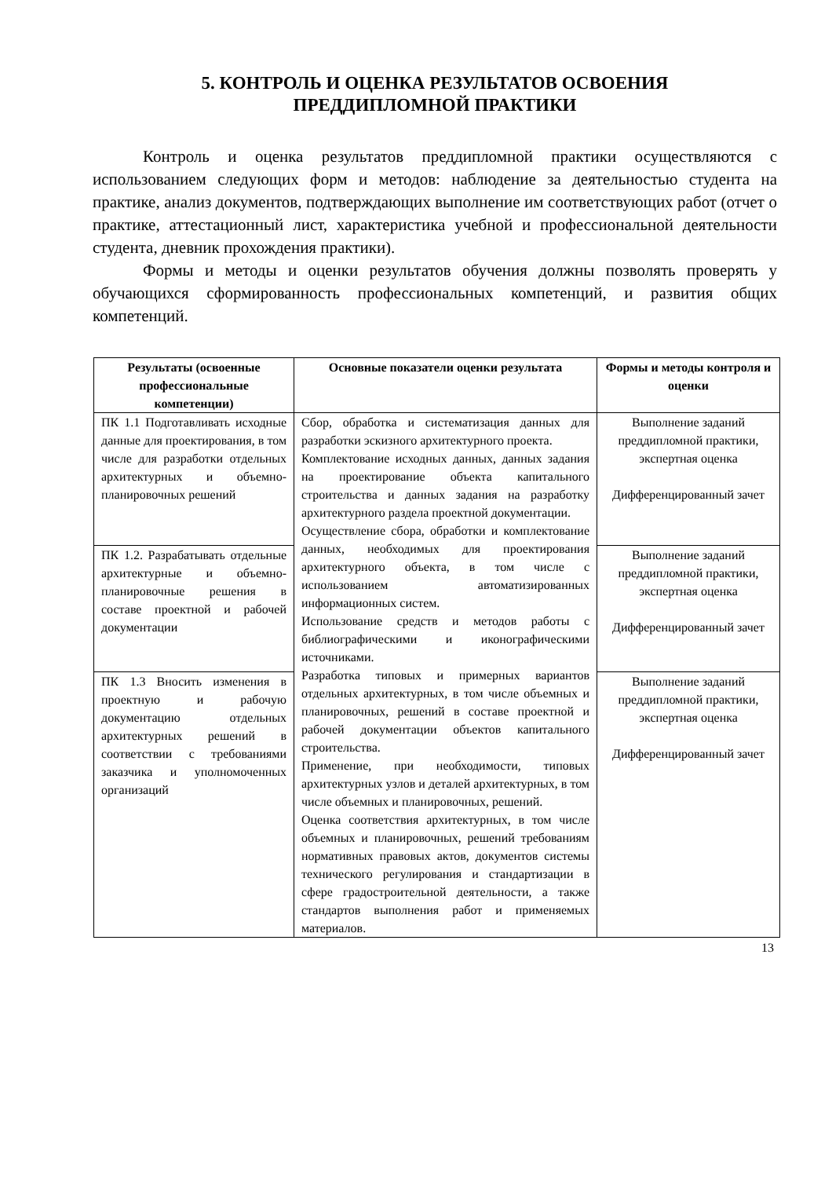5. КОНТРОЛЬ И ОЦЕНКА РЕЗУЛЬТАТОВ ОСВОЕНИЯ
ПРЕДДИПЛОМНОЙ ПРАКТИКИ
Контроль и оценка результатов преддипломной практики осуществляются с использованием следующих форм и методов: наблюдение за деятельностью студента на практике, анализ документов, подтверждающих выполнение им соответствующих работ (отчет о практике, аттестационный лист, характеристика учебной и профессиональной деятельности студента, дневник прохождения практики).
Формы и методы и оценки результатов обучения должны позволять проверять у обучающихся сформированность профессиональных компетенций, и развития общих компетенций.
| Результаты (освоенные профессиональные компетенции) | Основные показатели оценки результата | Формы и методы контроля и оценки |
| --- | --- | --- |
| ПК 1.1 Подготавливать исходные данные для проектирования, в том числе для разработки отдельных архитектурных и объемно-планировочных решений | Сбор, обработка и систематизация данных для разработки эскизного архитектурного проекта. Комплектование исходных данных, данных задания на проектирование объекта капитального строительства и данных задания на разработку архитектурного раздела проектной документации. Осуществление сбора, обработки и комплектование данных, необходимых для проектирования архитектурного объекта, в том числе с использованием автоматизированных информационных систем. Использование средств и методов работы с библиографическими и иконографическими источниками. Разработка типовых и примерных вариантов отдельных архитектурных, в том числе объемных и планировочных, решений в составе проектной и рабочей документации объектов капитального строительства. Применение, при необходимости, типовых архитектурных узлов и деталей архитектурных, в том числе объемных и планировочных, решений. Оценка соответствия архитектурных, в том числе объемных и планировочных, решений требованиям нормативных правовых актов, документов системы технического регулирования и стандартизации в сфере градостроительной деятельности, а также стандартов выполнения работ и применяемых материалов. | Выполнение заданий преддипломной практики, экспертная оценка Дифференцированный зачет |
| ПК 1.2. Разрабатывать отдельные архитектурные и объемно-планировочные решения в составе проектной и рабочей документации | | Выполнение заданий преддипломной практики, экспертная оценка Дифференцированный зачет |
| ПК 1.3 Вносить изменения в проектную и рабочую документацию отдельных архитектурных решений в соответствии с требованиями заказчика и уполномоченных организаций | | Выполнение заданий преддипломной практики, экспертная оценка Дифференцированный зачет |
13